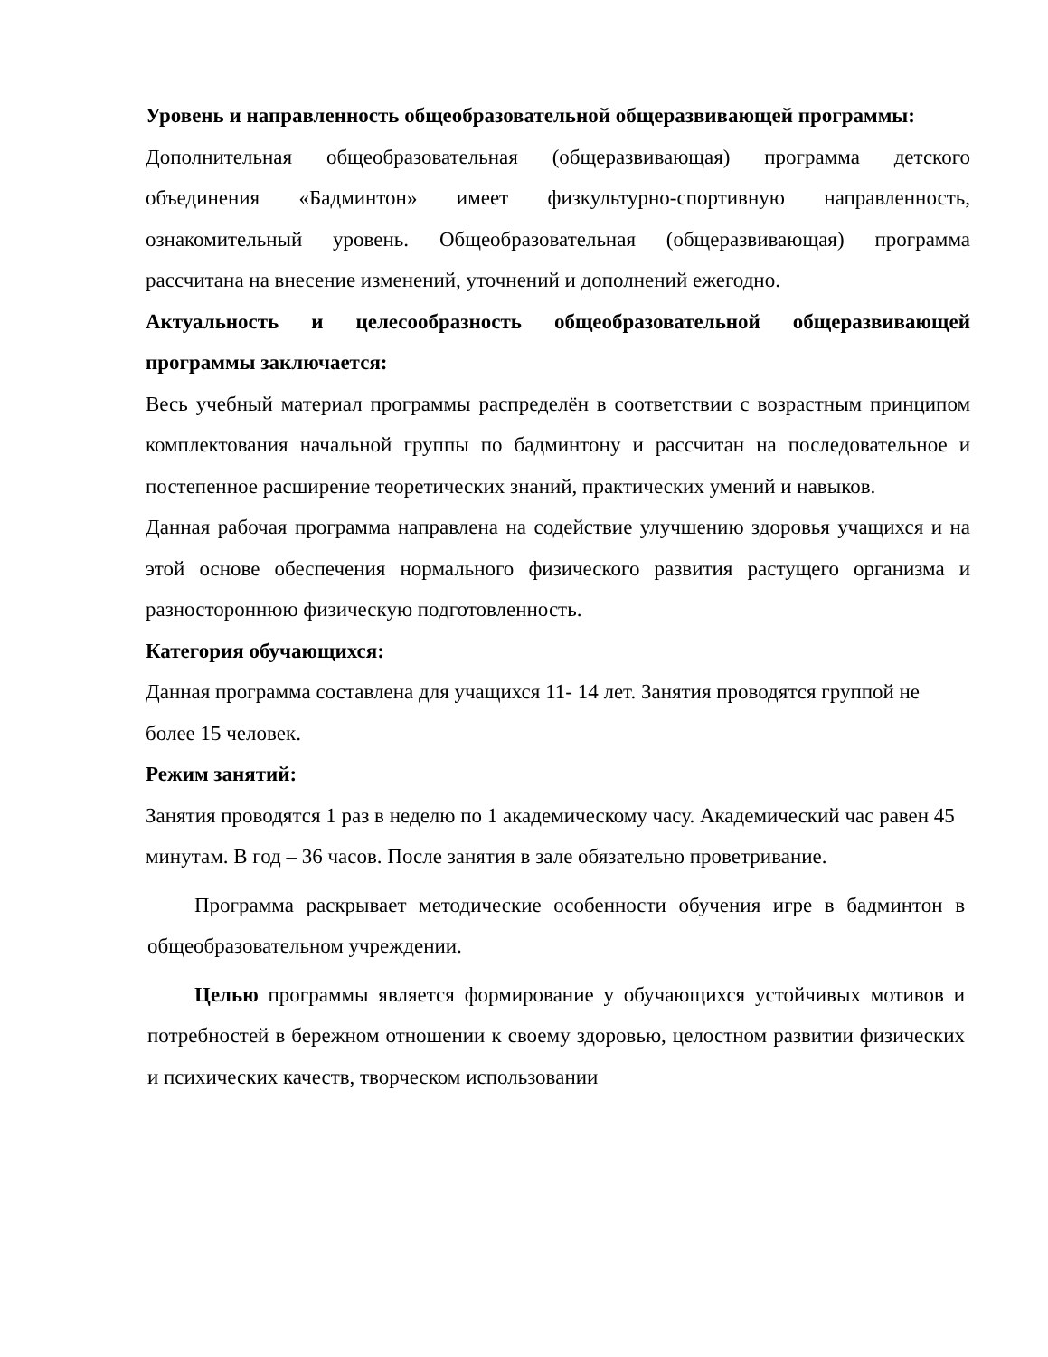Уровень и направленность общеобразовательной общеразвивающей программы:
Дополнительная общеобразовательная (общеразвивающая) программа детского объединения «Бадминтон» имеет физкультурно-спортивную направленность, ознакомительный уровень. Общеобразовательная (общеразвивающая) программа рассчитана на внесение изменений, уточнений и дополнений ежегодно.
Актуальность и целесообразность общеобразовательной общеразвивающей программы заключается:
Весь учебный материал программы распределён в соответствии с возрастным принципом комплектования начальной группы по бадминтону и рассчитан на последовательное и постепенное расширение теоретических знаний, практических умений и навыков.
Данная рабочая программа направлена на содействие улучшению здоровья учащихся и на этой основе обеспечения нормального физического развития растущего организма и разностороннюю физическую подготовленность.
Категория обучающихся:
Данная программа составлена для учащихся 11- 14 лет. Занятия проводятся группой не более 15 человек.
Режим занятий:
Занятия проводятся 1 раз в неделю по 1 академическому часу. Академический час равен 45 минутам. В год – 36 часов. После занятия в зале обязательно проветривание.
Программа раскрывает методические особенности обучения игре в бадминтон в общеобразовательном учреждении.
Целью программы является формирование у обучающихся устойчивых мотивов и потребностей в бережном отношении к своему здоровью, целостном развитии физических и психических качеств, творческом использовании